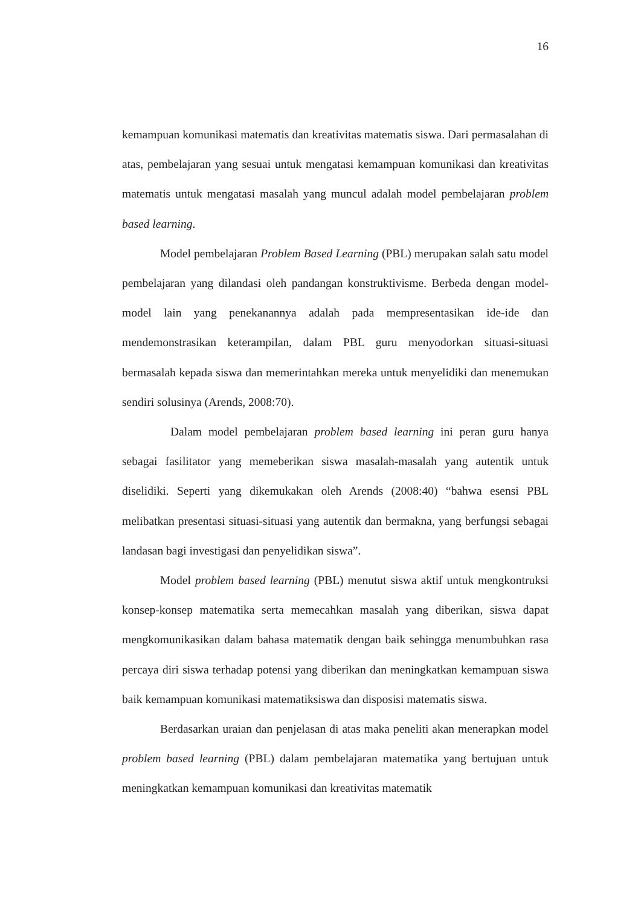16
kemampuan komunikasi matematis dan kreativitas matematis siswa. Dari permasalahan di atas, pembelajaran yang sesuai untuk mengatasi kemampuan komunikasi dan kreativitas matematis untuk mengatasi masalah yang muncul adalah model pembelajaran problem based learning.
Model pembelajaran Problem Based Learning (PBL) merupakan salah satu model pembelajaran yang dilandasi oleh pandangan konstruktivisme. Berbeda dengan model-model lain yang penekanannya adalah pada mempresentasikan ide-ide dan mendemonstrasikan keterampilan, dalam PBL guru menyodorkan situasi-situasi bermasalah kepada siswa dan memerintahkan mereka untuk menyelidiki dan menemukan sendiri solusinya (Arends, 2008:70).
Dalam model pembelajaran problem based learning ini peran guru hanya sebagai fasilitator yang memeberikan siswa masalah-masalah yang autentik untuk diselidiki. Seperti yang dikemukakan oleh Arends (2008:40) “bahwa esensi PBL melibatkan presentasi situasi-situasi yang autentik dan bermakna, yang berfungsi sebagai landasan bagi investigasi dan penyelidikan siswa”.
Model problem based learning (PBL) menutut siswa aktif untuk mengkontruksi konsep-konsep matematika serta memecahkan masalah yang diberikan, siswa dapat mengkomunikasikan dalam bahasa matematik dengan baik sehingga menumbuhkan rasa percaya diri siswa terhadap potensi yang diberikan dan meningkatkan kemampuan siswa baik kemampuan komunikasi matematiksiswa dan disposisi matematis siswa.
Berdasarkan uraian dan penjelasan di atas maka peneliti akan menerapkan model problem based learning (PBL) dalam pembelajaran matematika yang bertujuan untuk meningkatkan kemampuan komunikasi dan kreativitas matematik